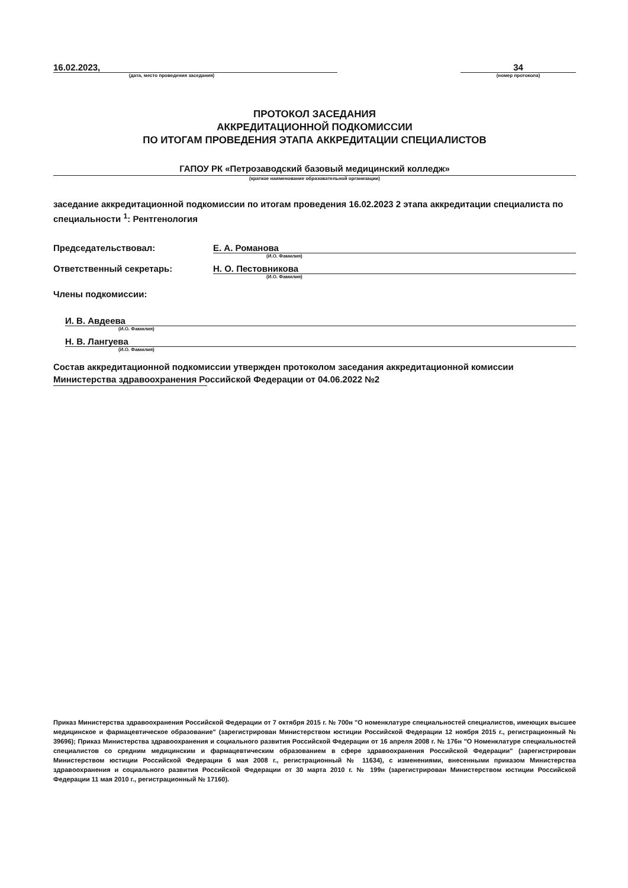16.02.2023, 34
(дата, место проведения заседания) (номер протокола)
ПРОТОКОЛ ЗАСЕДАНИЯ
АККРЕДИТАЦИОННОЙ ПОДКОМИССИИ
ПО ИТОГАМ ПРОВЕДЕНИЯ ЭТАПА АККРЕДИТАЦИИ СПЕЦИАЛИСТОВ
ГАПОУ РК «Петрозаводский базовый медицинский колледж»
(краткое наименование образовательной организации)
заседание аккредитационной подкомиссии по итогам проведения 16.02.2023 2 этапа аккредитации специалиста по специальности <sup>1</sup>: Рентгенология
Председательствовал: Е. А. Романова
(И.О. Фамилия)
Ответственный секретарь: Н. О. Пестовникова
(И.О. Фамилия)
Члены подкомиссии:
И. В. Авдеева
(И.О. Фамилия)
Н. В. Лангуева
(И.О. Фамилия)
Состав аккредитационной подкомиссии утвержден протоколом заседания аккредитационной комиссии Министерства здравоохранения Российской Федерации от 04.06.2022 №2
Приказ Министерства здравоохранения Российской Федерации от 7 октября 2015 г. № 700н "О номенклатуре специальностей специалистов, имеющих высшее медицинское и фармацевтическое образование" (зарегистрирован Министерством юстиции Российской Федерации 12 ноября 2015 г., регистрационный № 39696); Приказ Министерства здравоохранения и социального развития Российской Федерации от 16 апреля 2008 г. № 176н "О Номенклатуре специальностей специалистов со средним медицинским и фармацевтическим образованием в сфере здравоохранения Российской Федерации" (зарегистрирован Министерством юстиции Российской Федерации 6 мая 2008 г., регистрационный № 11634), с изменениями, внесенными приказом Министерства здравоохранения и социального развития Российской Федерации от 30 марта 2010 г. № 199н (зарегистрирован Министерством юстиции Российской Федерации 11 мая 2010 г., регистрационный № 17160).